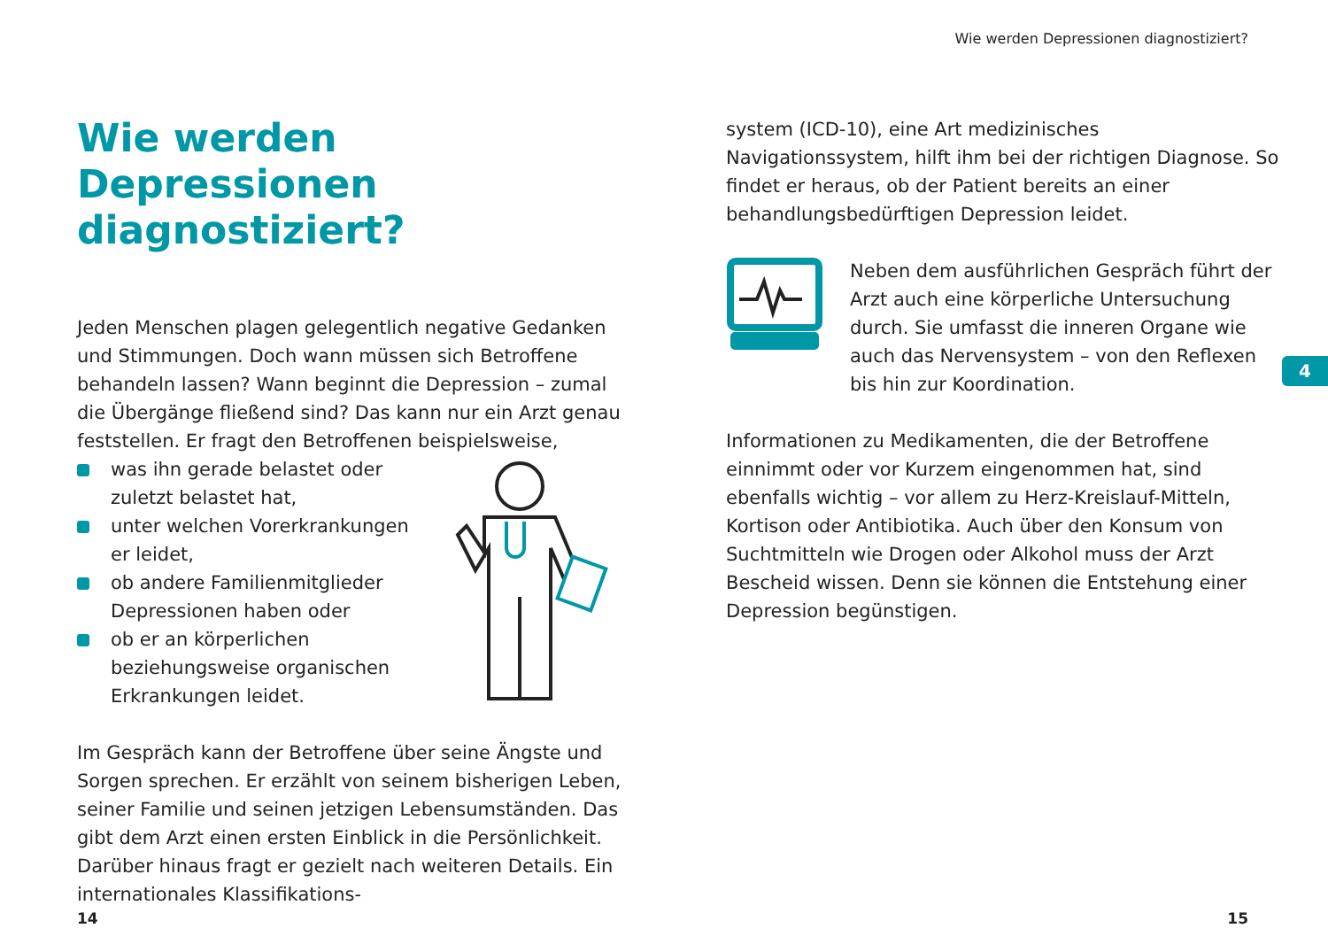Wie werden Depressionen diagnostiziert?
Wie werden Depressionen diagnostiziert?
Jeden Menschen plagen gelegentlich negative Gedanken und Stimmungen. Doch wann müssen sich Betroffene behandeln lassen? Wann beginnt die Depression – zumal die Übergänge fließend sind? Das kann nur ein Arzt genau feststellen. Er fragt den Betroffenen beispielsweise,
was ihn gerade belastet oder zuletzt belastet hat,
unter welchen Vorerkrankungen er leidet,
ob andere Familienmitglieder Depressionen haben oder
ob er an körperlichen beziehungsweise organischen Erkrankungen leidet.
Im Gespräch kann der Betroffene über seine Ängste und Sorgen sprechen. Er erzählt von seinem bisherigen Leben, seiner Familie und seinen jetzigen Lebensumständen. Das gibt dem Arzt einen ersten Einblick in die Persönlichkeit. Darüber hinaus fragt er gezielt nach weiteren Details. Ein internationales Klassifikations-
system (ICD-10), eine Art medizinisches Navigationssystem, hilft ihm bei der richtigen Diagnose. So findet er heraus, ob der Patient bereits an einer behandlungsbedürftigen Depression leidet.
Neben dem ausführlichen Gespräch führt der Arzt auch eine körperliche Untersuchung durch. Sie umfasst die inneren Organe wie auch das Nervensystem – von den Reflexen bis hin zur Koordination.
Informationen zu Medikamenten, die der Betroffene einnimmt oder vor Kurzem eingenommen hat, sind ebenfalls wichtig – vor allem zu Herz-Kreislauf-Mitteln, Kortison oder Antibiotika. Auch über den Konsum von Suchtmitteln wie Drogen oder Alkohol muss der Arzt Bescheid wissen. Denn sie können die Entstehung einer Depression begünstigen.
4
14 15